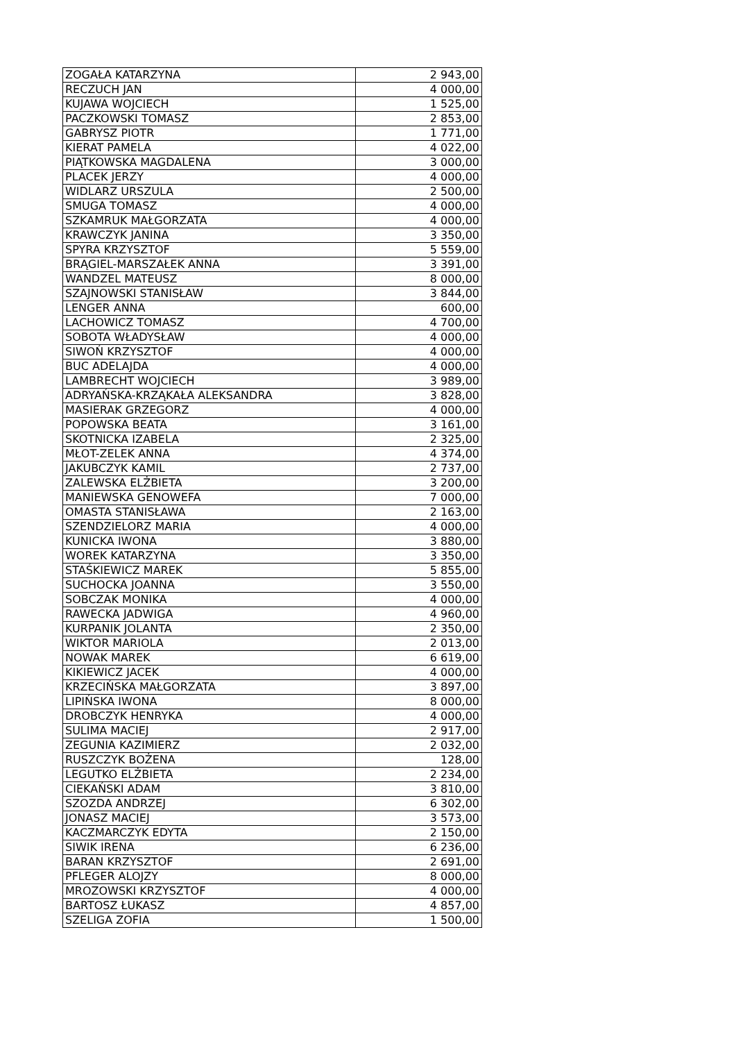| ZOGAŁA KATARZYNA | 2 943,00 |
| RECZUCH JAN | 4 000,00 |
| KUJAWA WOJCIECH | 1 525,00 |
| PACZKOWSKI TOMASZ | 2 853,00 |
| GABRYSZ PIOTR | 1 771,00 |
| KIERAT PAMELA | 4 022,00 |
| PIĄTKOWSKA MAGDALENA | 3 000,00 |
| PLACEK JERZY | 4 000,00 |
| WIDLARZ URSZULA | 2 500,00 |
| SMUGA TOMASZ | 4 000,00 |
| SZKAMRUK MAŁGORZATA | 4 000,00 |
| KRAWCZYK JANINA | 3 350,00 |
| SPYRA KRZYSZTOF | 5 559,00 |
| BRĄGIEL-MARSZAŁEK ANNA | 3 391,00 |
| WANDZEL MATEUSZ | 8 000,00 |
| SZAJNOWSKI STANISŁAW | 3 844,00 |
| LENGER ANNA | 600,00 |
| LACHOWICZ TOMASZ | 4 700,00 |
| SOBOTA WŁADYSŁAW | 4 000,00 |
| SIWOŃ KRZYSZTOF | 4 000,00 |
| BUC ADELAJDA | 4 000,00 |
| LAMBRECHT WOJCIECH | 3 989,00 |
| ADRYAŃSKA-KRZĄKAŁA ALEKSANDRA | 3 828,00 |
| MASIERAK GRZEGORZ | 4 000,00 |
| POPOWSKA BEATA | 3 161,00 |
| SKOTNICKA IZABELA | 2 325,00 |
| MŁOT-ZELEK ANNA | 4 374,00 |
| JAKUBCZYK KAMIL | 2 737,00 |
| ZALEWSKA ELŻBIETA | 3 200,00 |
| MANIEWSKA GENOWEFA | 7 000,00 |
| OMASTA STANISŁAWA | 2 163,00 |
| SZENDZIELORZ MARIA | 4 000,00 |
| KUNICKA IWONA | 3 880,00 |
| WOREK KATARZYNA | 3 350,00 |
| STAŚKIEWICZ MAREK | 5 855,00 |
| SUCHOCKA JOANNA | 3 550,00 |
| SOBCZAK MONIKA | 4 000,00 |
| RAWECKA JADWIGA | 4 960,00 |
| KURPANIK JOLANTA | 2 350,00 |
| WIKTOR MARIOLA | 2 013,00 |
| NOWAK MAREK | 6 619,00 |
| KIKIEWICZ JACEK | 4 000,00 |
| KRZECIŃSKA MAŁGORZATA | 3 897,00 |
| LIPIŃSKA IWONA | 8 000,00 |
| DROBCZYK HENRYKA | 4 000,00 |
| SULIMA MACIEJ | 2 917,00 |
| ZEGUNIA KAZIMIERZ | 2 032,00 |
| RUSZCZYK BOŻENA | 128,00 |
| LEGUTKO ELŻBIETA | 2 234,00 |
| CIEKAŃSKI ADAM | 3 810,00 |
| SZOZDA ANDRZEJ | 6 302,00 |
| JONASZ MACIEJ | 3 573,00 |
| KACZMARCZYK EDYTA | 2 150,00 |
| SIWIK IRENA | 6 236,00 |
| BARAN KRZYSZTOF | 2 691,00 |
| PFLEGER ALOJZY | 8 000,00 |
| MROZOWSKI KRZYSZTOF | 4 000,00 |
| BARTOSZ ŁUKASZ | 4 857,00 |
| SZELIGA ZOFIA | 1 500,00 |